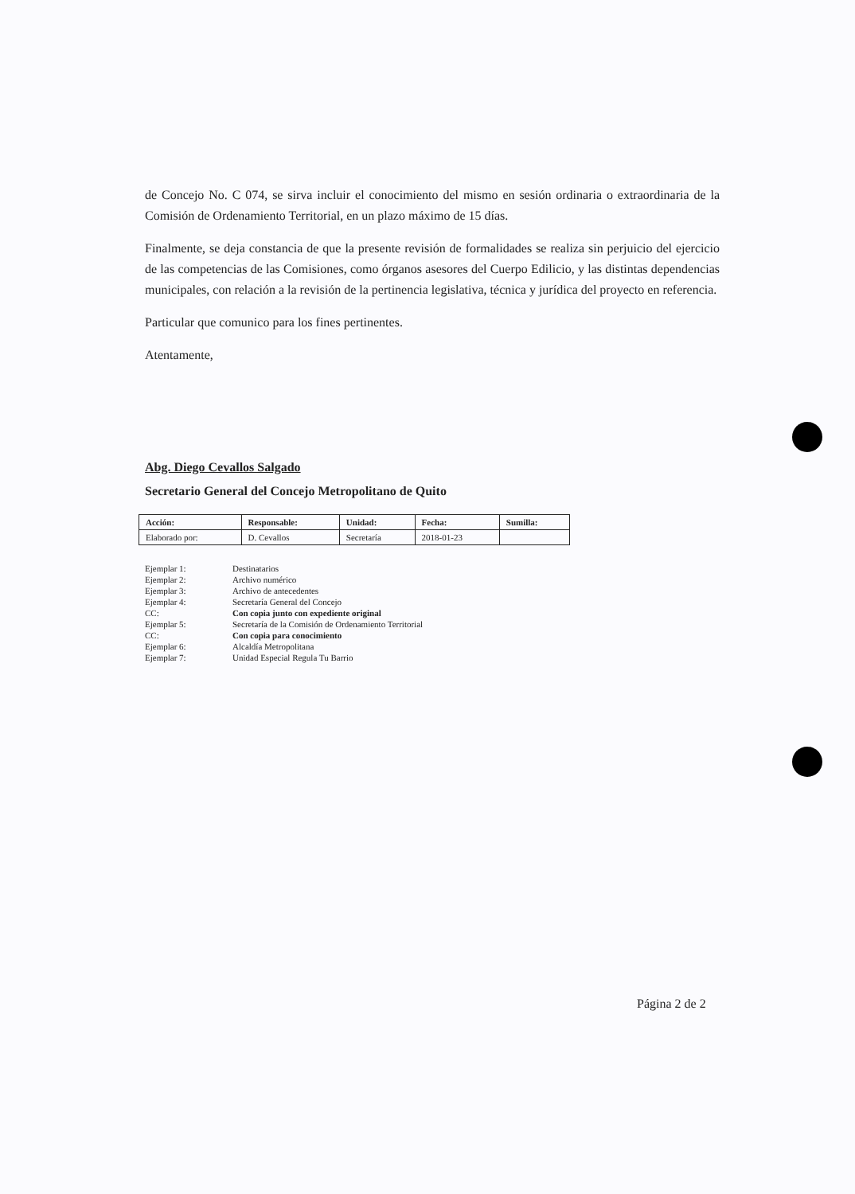de Concejo No. C 074, se sirva incluir el conocimiento del mismo en sesión ordinaria o extraordinaria de la Comisión de Ordenamiento Territorial, en un plazo máximo de 15 días.
Finalmente, se deja constancia de que la presente revisión de formalidades se realiza sin perjuicio del ejercicio de las competencias de las Comisiones, como órganos asesores del Cuerpo Edilicio, y las distintas dependencias municipales, con relación a la revisión de la pertinencia legislativa, técnica y jurídica del proyecto en referencia.
Particular que comunico para los fines pertinentes.
Atentamente,
Abg. Diego Cevallos Salgado
Secretario General del Concejo Metropolitano de Quito
| Acción: | Responsable: | Unidad: | Fecha: | Sumilla: |
| --- | --- | --- | --- | --- |
| Elaborado por: | D. Cevallos | Secretaría | 2018-01-23 | |
| Ejemplar 1: | Destinatarios |
| Ejemplar 2: | Archivo numérico |
| Ejemplar 3: | Archivo de antecedentes |
| Ejemplar 4: | Secretaría General del Concejo |
| CC: | Con copia junto con expediente original |
| Ejemplar 5: | Secretaría de la Comisión de Ordenamiento Territorial |
| CC: | Con copia para conocimiento |
| Ejemplar 6: | Alcaldía Metropolitana |
| Ejemplar 7: | Unidad Especial Regula Tu Barrio |
Página 2 de 2